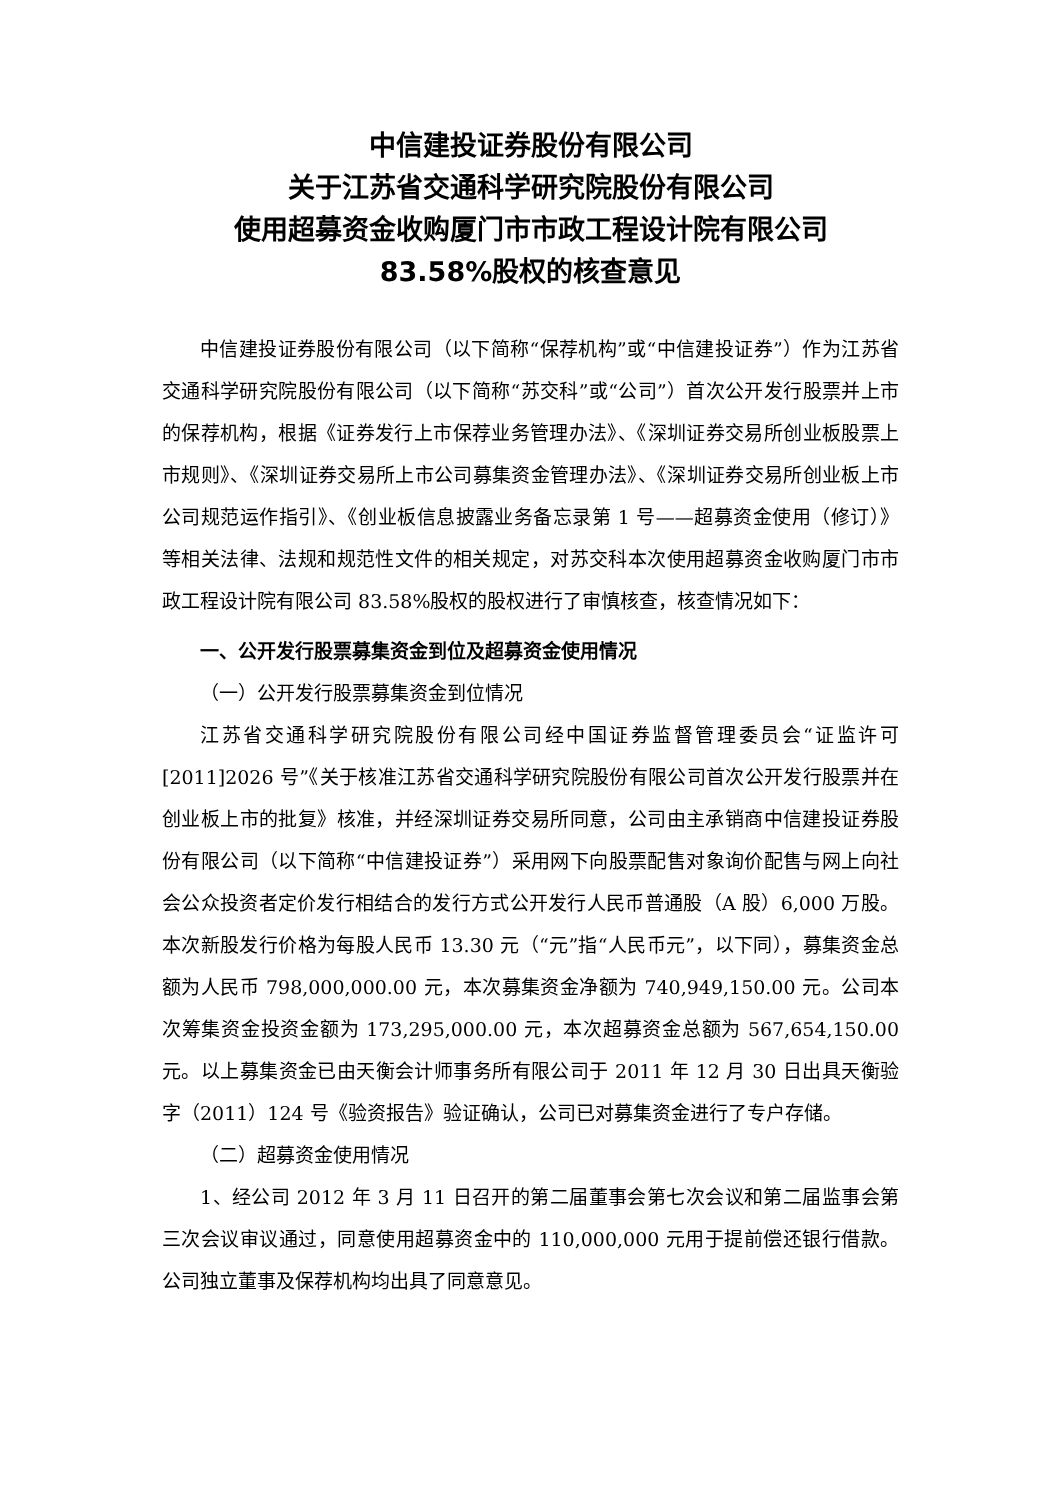中信建投证券股份有限公司
关于江苏省交通科学研究院股份有限公司
使用超募资金收购厦门市市政工程设计院有限公司
83.58%股权的核查意见
中信建投证券股份有限公司（以下简称“保荐机构”或“中信建投证券”）作为江苏省交通科学研究院股份有限公司（以下简称“苏交科”或“公司”）首次公开发行股票并上市的保荐机构，根据《证券发行上市保荐业务管理办法》、《深圳证券交易所创业板股票上市规则》、《深圳证券交易所上市公司募集资金管理办法》、《深圳证券交易所创业板上市公司规范运作指引》、《创业板信息披露业务备忘录第 1 号——超募资金使用（修订）》等相关法律、法规和规范性文件的相关规定，对苏交科本次使用超募资金收购厦门市市政工程设计院有限公司 83.58%股权的股权进行了审慎核查，核查情况如下：
一、公开发行股票募集资金到位及超募资金使用情况
（一）公开发行股票募集资金到位情况
江苏省交通科学研究院股份有限公司经中国证券监督管理委员会“证监许可[2011]2026 号”《关于核准江苏省交通科学研究院股份有限公司首次公开发行股票并在创业板上市的批复》核准，并经深圳证券交易所同意，公司由主承销商中信建投证券股份有限公司（以下简称“中信建投证券”）采用网下向股票配售对象询价配售与网上向社会公众投资者定价发行相结合的发行方式公开发行人民币普通股（A 股）6,000 万股。本次新股发行价格为每股人民币 13.30 元（“元”指“人民币元”，以下同），募集资金总额为人民币 798,000,000.00 元，本次募集资金净额为 740,949,150.00 元。公司本次筹集资金投资金额为 173,295,000.00 元，本次超募资金总额为 567,654,150.00 元。以上募集资金已由天衡会计师事务所有限公司于 2011 年 12 月 30 日出具天衡验字（2011）124 号《验资报告》验证确认，公司已对募集资金进行了专户存储。
（二）超募资金使用情况
1、经公司 2012 年 3 月 11 日召开的第二届董事会第七次会议和第二届监事会第三次会议审议通过，同意使用超募资金中的 110,000,000 元用于提前偿还银行借款。公司独立董事及保荐机构均出具了同意意见。